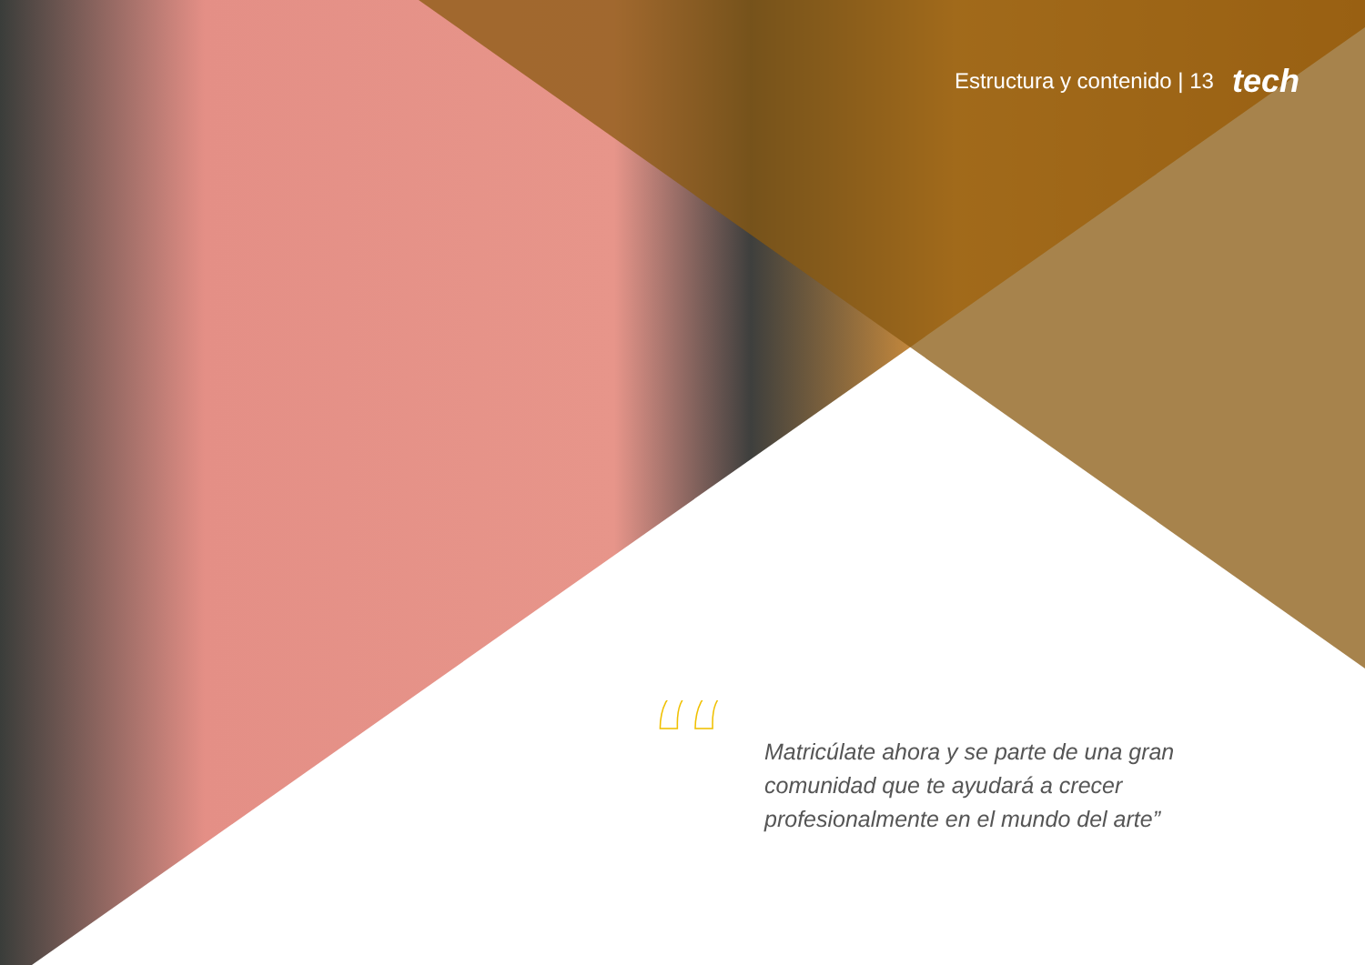Estructura y contenido | 13 tech
“
Matricúlate ahora y se parte de una gran comunidad que te ayudará a crecer profesionalmente en el mundo del arte”